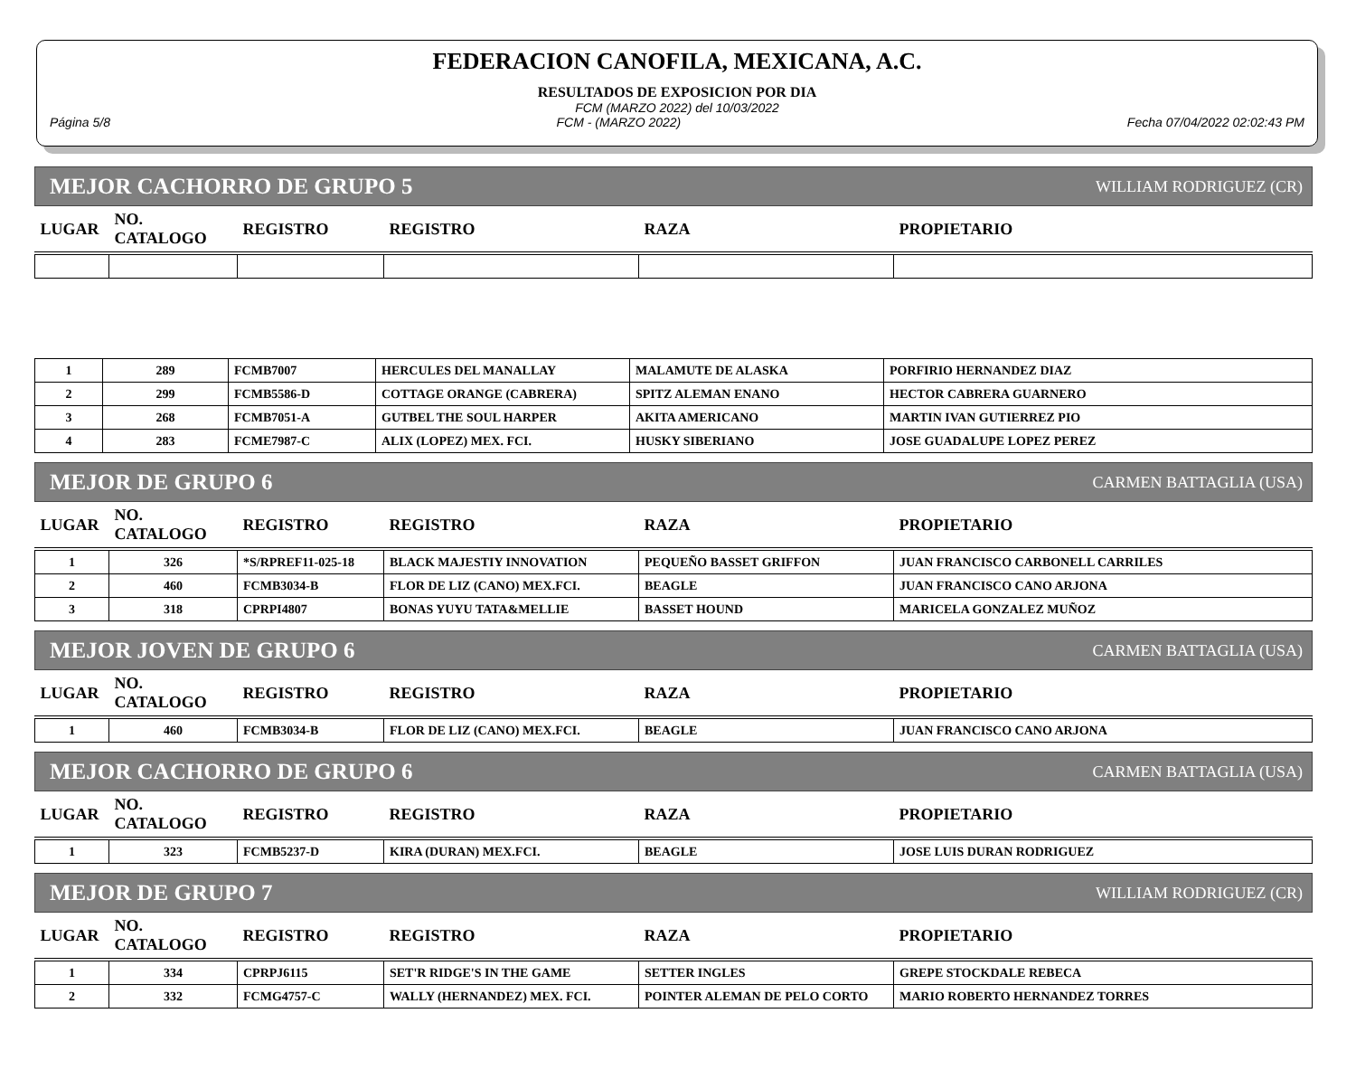FEDERACION CANOFILA, MEXICANA, A.C.
RESULTADOS DE EXPOSICION POR DIA
FCM (MARZO 2022) del 10/03/2022
Página 5/8 FCM - (MARZO 2022) Fecha 07/04/2022 02:02:43 PM
MEJOR CACHORRO DE GRUPO 5 WILLIAM RODRIGUEZ (CR)
| LUGAR | NO. CATALOGO | REGISTRO | REGISTRO | RAZA | PROPIETARIO |
| --- | --- | --- | --- | --- | --- |
| 1 | 289 | FCMB7007 | HERCULES DEL MANALLAY | MALAMUTE DE ALASKA | PORFIRIO HERNANDEZ DIAZ |
| 2 | 299 | FCMB5586-D | COTTAGE ORANGE (CABRERA) | SPITZ ALEMAN ENANO | HECTOR CABRERA GUARNERO |
| 3 | 268 | FCMB7051-A | GUTBEL THE SOUL HARPER | AKITA AMERICANO | MARTIN IVAN GUTIERREZ PIO |
| 4 | 283 | FCME7987-C | ALIX (LOPEZ) MEX. FCI. | HUSKY SIBERIANO | JOSE GUADALUPE LOPEZ PEREZ |
MEJOR DE GRUPO 6 CARMEN BATTAGLIA (USA)
| LUGAR | NO. CATALOGO | REGISTRO | REGISTRO | RAZA | PROPIETARIO |
| --- | --- | --- | --- | --- | --- |
| 1 | 326 | *S/RPREF11-025-18 | BLACK MAJESTIY INNOVATION | PEQUEÑO BASSET GRIFFON | JUAN FRANCISCO CARBONELL CARRILES |
| 2 | 460 | FCMB3034-B | FLOR DE LIZ (CANO) MEX.FCI. | BEAGLE | JUAN FRANCISCO CANO ARJONA |
| 3 | 318 | CPRPI4807 | BONAS YUYU TATA&MELLIE | BASSET HOUND | MARICELA GONZALEZ MUÑOZ |
MEJOR JOVEN DE GRUPO 6 CARMEN BATTAGLIA (USA)
| LUGAR | NO. CATALOGO | REGISTRO | REGISTRO | RAZA | PROPIETARIO |
| --- | --- | --- | --- | --- | --- |
| 1 | 460 | FCMB3034-B | FLOR DE LIZ (CANO) MEX.FCI. | BEAGLE | JUAN FRANCISCO CANO ARJONA |
MEJOR CACHORRO DE GRUPO 6 CARMEN BATTAGLIA (USA)
| LUGAR | NO. CATALOGO | REGISTRO | REGISTRO | RAZA | PROPIETARIO |
| --- | --- | --- | --- | --- | --- |
| 1 | 323 | FCMB5237-D | KIRA (DURAN) MEX.FCI. | BEAGLE | JOSE LUIS DURAN RODRIGUEZ |
MEJOR DE GRUPO 7 WILLIAM RODRIGUEZ (CR)
| LUGAR | NO. CATALOGO | REGISTRO | REGISTRO | RAZA | PROPIETARIO |
| --- | --- | --- | --- | --- | --- |
| 1 | 334 | CPRPJ6115 | SET'R RIDGE'S IN THE GAME | SETTER INGLES | GREPE STOCKDALE REBECA |
| 2 | 332 | FCMG4757-C | WALLY (HERNANDEZ) MEX. FCI. | POINTER ALEMAN DE PELO CORTO | MARIO ROBERTO HERNANDEZ TORRES |